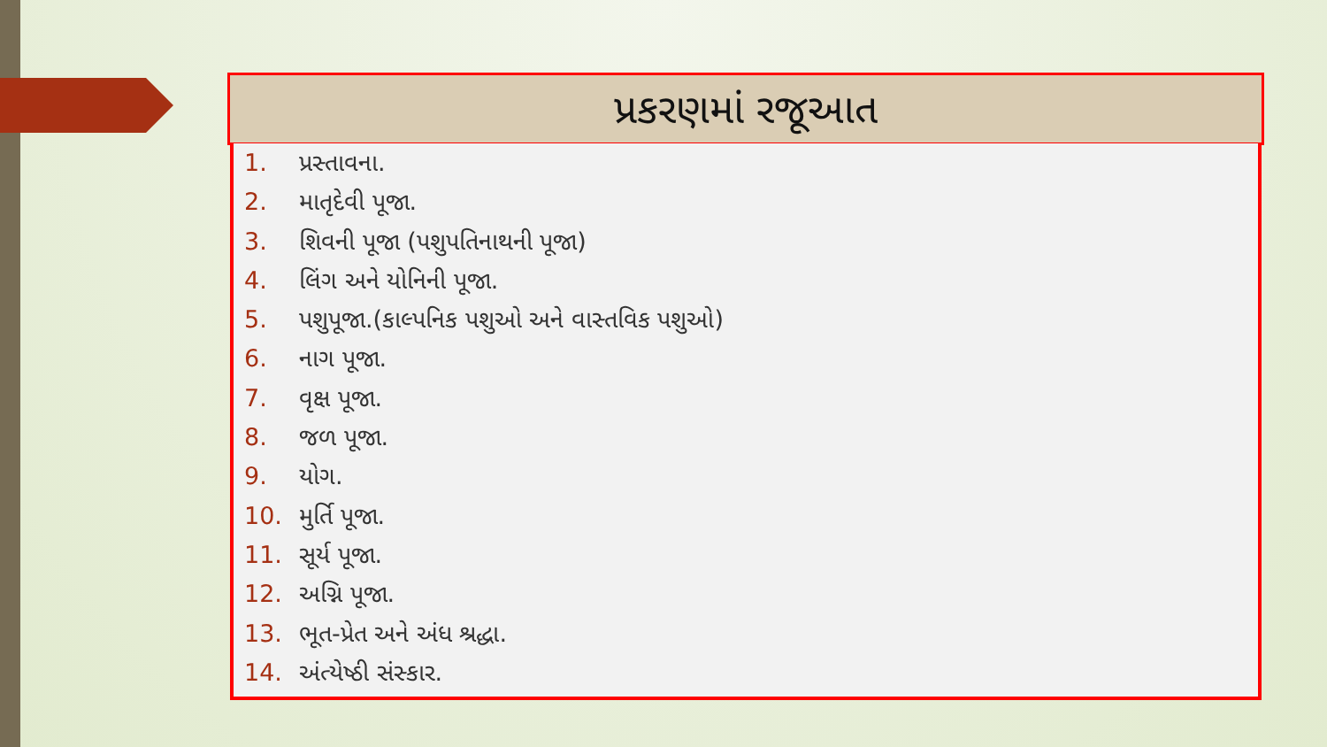પ્રકરણમાં રજૂઆત
1. પ્રસ્તાવના.
2. માતૃદેવી પૂજા.
3. શિવની પૂજા (પશુપતિનાથની પૂજા)
4. લિંગ અને યોનિની પૂજા.
5. પશુપૂજા.(કાલ્પનિક પશુઓ અને વાસ્તવિક પશુઓ)
6. નાગ પૂજા.
7. વૃક્ષ પૂજા.
8. જળ પૂજા.
9. યોગ.
10. મુર્તિ પૂજા.
11. સૂર્ય પૂજા.
12. અગ્નિ પૂજા.
13. ભૂત-પ્રેત અને અંધ શ્રદ્ધા.
14. અંત્યેષ્ઠી સંસ્કાર.